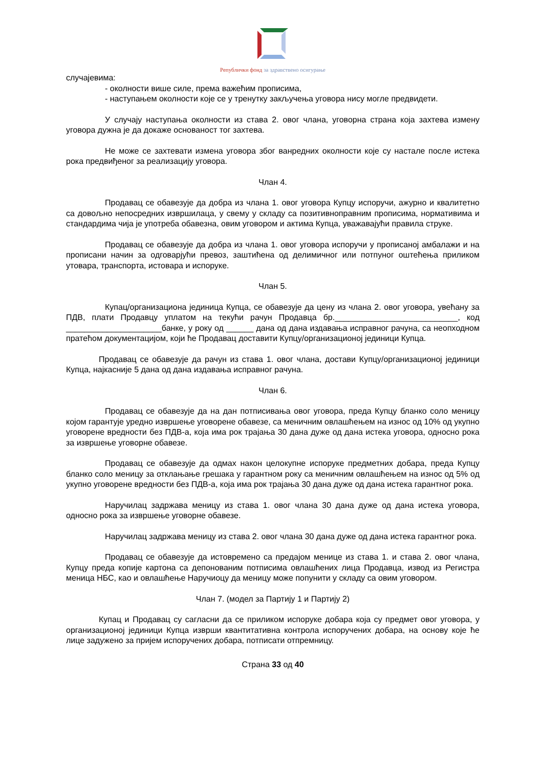Републички фонд за здравствено осигурање
случајевима:
- околности више силе, према важећим прописима,
- наступањем околности које се у тренутку закључења уговора нису могле предвидети.
У случају наступања околности из става 2. овог члана, уговорна страна која захтева измену уговора дужна је да докаже основаност тог захтева.
Не може се захтевати измена уговора због ванредних околности које су настале после истека рока предвиђеног за реализацију уговора.
Члан 4.
Продавац се обавезује да добра из члана 1. овог уговора Купцу испоручи, ажурно и квалитетно са довољно непосредних извршилаца, у свему у складу са позитивноправним прописима, нормативима и стандардима чија је употреба обавезна, овим уговором и актима Купца, уважавајући правила струке.
Продавац се обавезује да добра из члана 1. овог уговора испоручи у прописаној амбалажи и на прописани начин за одговарјући превоз, заштићена од делимичног или потпуног оштећења приликом утовара, транспорта, истовара и испоруке.
Члан 5.
Купац/организациона јединица Купца, се обавезује да цену из члана 2. овог уговора, увећану за ПДВ, плати Продавцу уплатом на текући рачун Продавца бр.___________________________, код _____________________банке, у року од ______ дана од дана издавања исправног рачуна, са неопходном пратећом документацијом, који ће Продавац доставити Купцу/организационој јединици Купца.
Продавац се обавезује да рачун из става 1. овог члана, достави Купцу/организационој јединици Купца, најкасније 5 дана од дана издавања исправног рачуна.
Члан 6.
Продавац се обавезује да на дан потписивања овог уговора, преда Купцу бланко соло меницу којом гарантује уредно извршење уговорене обавезе, са меничним овлашћењем на износ од 10% од укупно уговорене вредности без ПДВ-а, која има рок трајања 30 дана дуже од дана истека уговора, односно рока за извршење уговорне обавезе.
Продавац се обавезује да одмах након целокупне испоруке предметних добара, преда Купцу бланко соло меницу за отклањање грешака у гарантном року са меничним овлашћењем на износ од 5% од укупно уговорене вредности без ПДВ-а, која има рок трајања 30 дана дуже од дана истека гарантног рока.
Наручилац задржава меницу из става 1. овог члана 30 дана дуже од дана истека уговора, односно рока за извршење уговорне обавезе.
Наручилац задржава меницу из става 2. овог члана 30 дана дуже од дана истека гарантног рока.
Продавац се обавезује да истовремено са предајом менице из става 1. и става 2. овог члана, Купцу преда копије картона са депонованим потписима овлашћених лица Продавца, извод из Регистра меница НБС, као и овлашћење Наручиоцу да меницу може попунити у складу са овим уговором.
Члан 7. (модел за Партију 1 и Партију 2)
Купац и Продавац су сагласни да се приликом испоруке добара која су предмет овог уговора, у организационој јединици Купца изврши квантитативна контрола испоручених добара, на основу које ће лице задужено за пријем испоручених добара, потписати отпремницу.
Страна 33 од 40